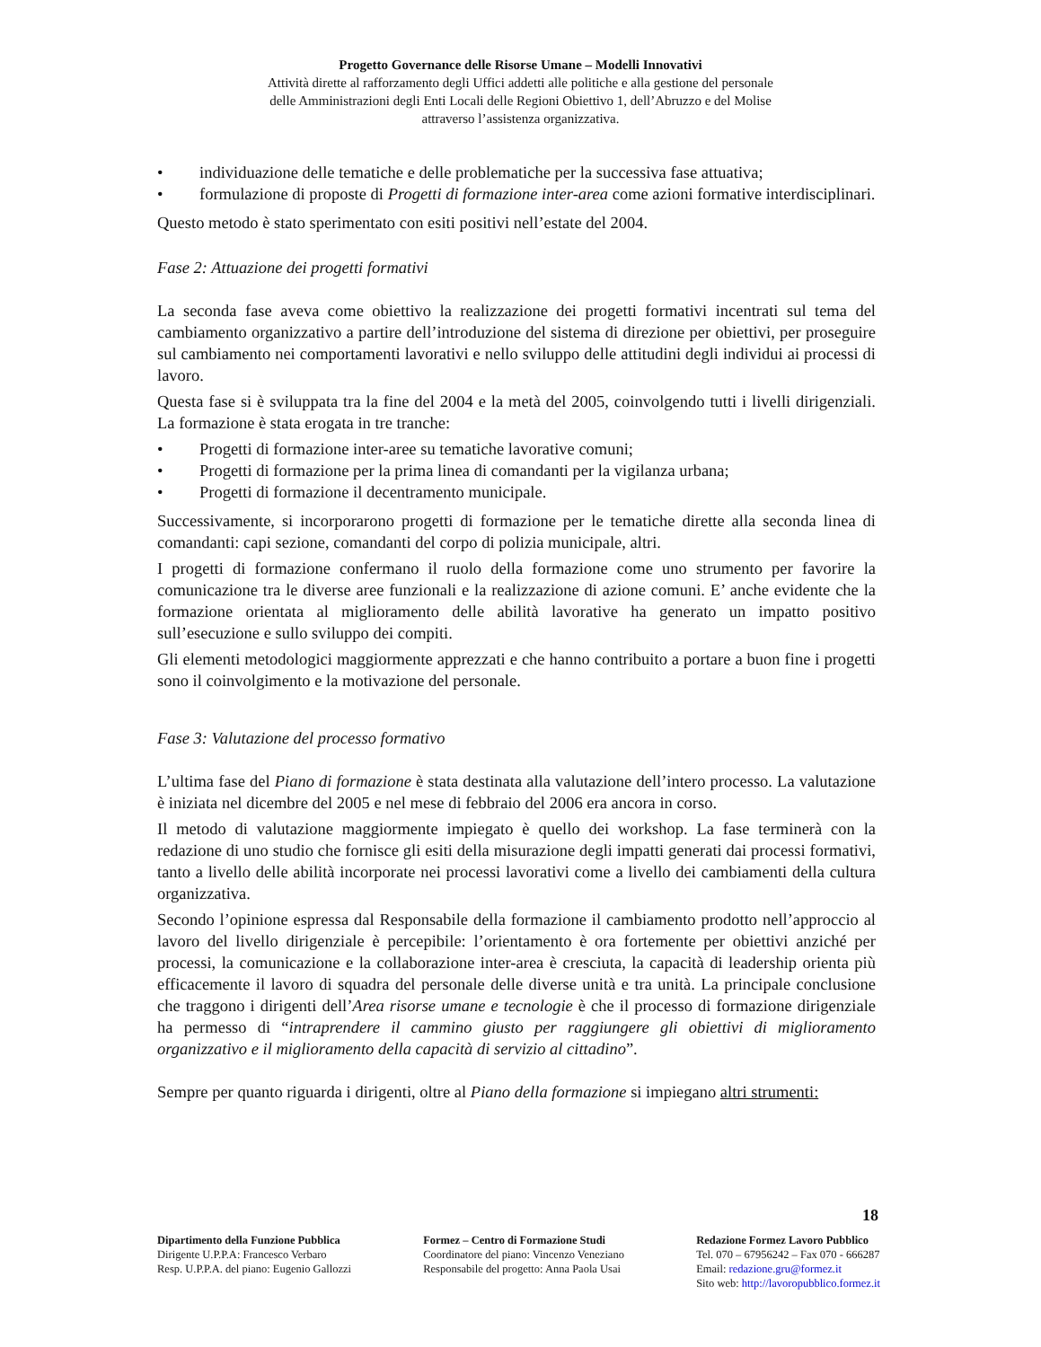Progetto Governance delle Risorse Umane – Modelli Innovativi
Attività dirette al rafforzamento degli Uffici addetti alle politiche e alla gestione del personale
delle Amministrazioni degli Enti Locali delle Regioni Obiettivo 1, dell’Abruzzo e del Molise
attraverso l’assistenza organizzativa.
• individuazione delle tematiche e delle problematiche per la successiva fase attuativa;
• formulazione di proposte di Progetti di formazione inter-area come azioni formative interdisciplinari.
Questo metodo è stato sperimentato con esiti positivi nell’estate del 2004.
Fase 2: Attuazione dei progetti formativi
La seconda fase aveva come obiettivo la realizzazione dei progetti formativi incentrati sul tema del cambiamento organizzativo a partire dell’introduzione del sistema di direzione per obiettivi, per proseguire sul cambiamento nei comportamenti lavorativi e nello sviluppo delle attitudini degli individui ai processi di lavoro.
Questa fase si è sviluppata tra la fine del 2004 e la metà del 2005, coinvolgendo tutti i livelli dirigenziali. La formazione è stata erogata in tre tranche:
• Progetti di formazione inter-aree su tematiche lavorative comuni;
• Progetti di formazione per la prima linea di comandanti per la vigilanza urbana;
• Progetti di formazione il decentramento municipale.
Successivamente, si incorporarono progetti di formazione per le tematiche dirette alla seconda linea di comandanti: capi sezione, comandanti del corpo di polizia municipale, altri.
I progetti di formazione confermano il ruolo della formazione come uno strumento per favorire la comunicazione tra le diverse aree funzionali e la realizzazione di azione comuni. E’ anche evidente che la formazione orientata al miglioramento delle abilità lavorative ha generato un impatto positivo sull’esecuzione e sullo sviluppo dei compiti.
Gli elementi metodologici maggiormente apprezzati e che hanno contribuito a portare a buon fine i progetti sono il coinvolgimento e la motivazione del personale.
Fase 3: Valutazione del processo formativo
L’ultima fase del Piano di formazione è stata destinata alla valutazione dell’intero processo. La valutazione è iniziata nel dicembre del 2005 e nel mese di febbraio del 2006 era ancora in corso.
Il metodo di valutazione maggiormente impiegato è quello dei workshop. La fase terminerà con la redazione di uno studio che fornisce gli esiti della misurazione degli impatti generati dai processi formativi, tanto a livello delle abilità incorporate nei processi lavorativi come a livello dei cambiamenti della cultura organizzativa.
Secondo l’opinione espressa dal Responsabile della formazione il cambiamento prodotto nell’approccio al lavoro del livello dirigenziale è percepibile: l’orientamento è ora fortemente per obiettivi anziché per processi, la comunicazione e la collaborazione inter-area è cresciuta, la capacità di leadership orienta più efficacemente il lavoro di squadra del personale delle diverse unità e tra unità. La principale conclusione che traggono i dirigenti dell’Area risorse umane e tecnologie è che il processo di formazione dirigenziale ha permesso di “intraprendere il cammino giusto per raggiungere gli obiettivi di miglioramento organizzativo e il miglioramento della capacità di servizio al cittadino”.
Sempre per quanto riguarda i dirigenti, oltre al Piano della formazione si impiegano altri strumenti:
18
Dipartimento della Funzione Pubblica
Dirigente U.P.P.A: Francesco Verbaro
Resp. U.P.P.A. del piano: Eugenio Gallozzi
Formez – Centro di Formazione Studi
Coordinatore del piano: Vincenzo Veneziano
Responsabile del progetto: Anna Paola Usai
Redazione Formez Lavoro Pubblico
Tel. 070 – 67956242 – Fax 070 - 666287
Email: redazione.gru@formez.it
Sito web: http://lavoropubblico.formez.it